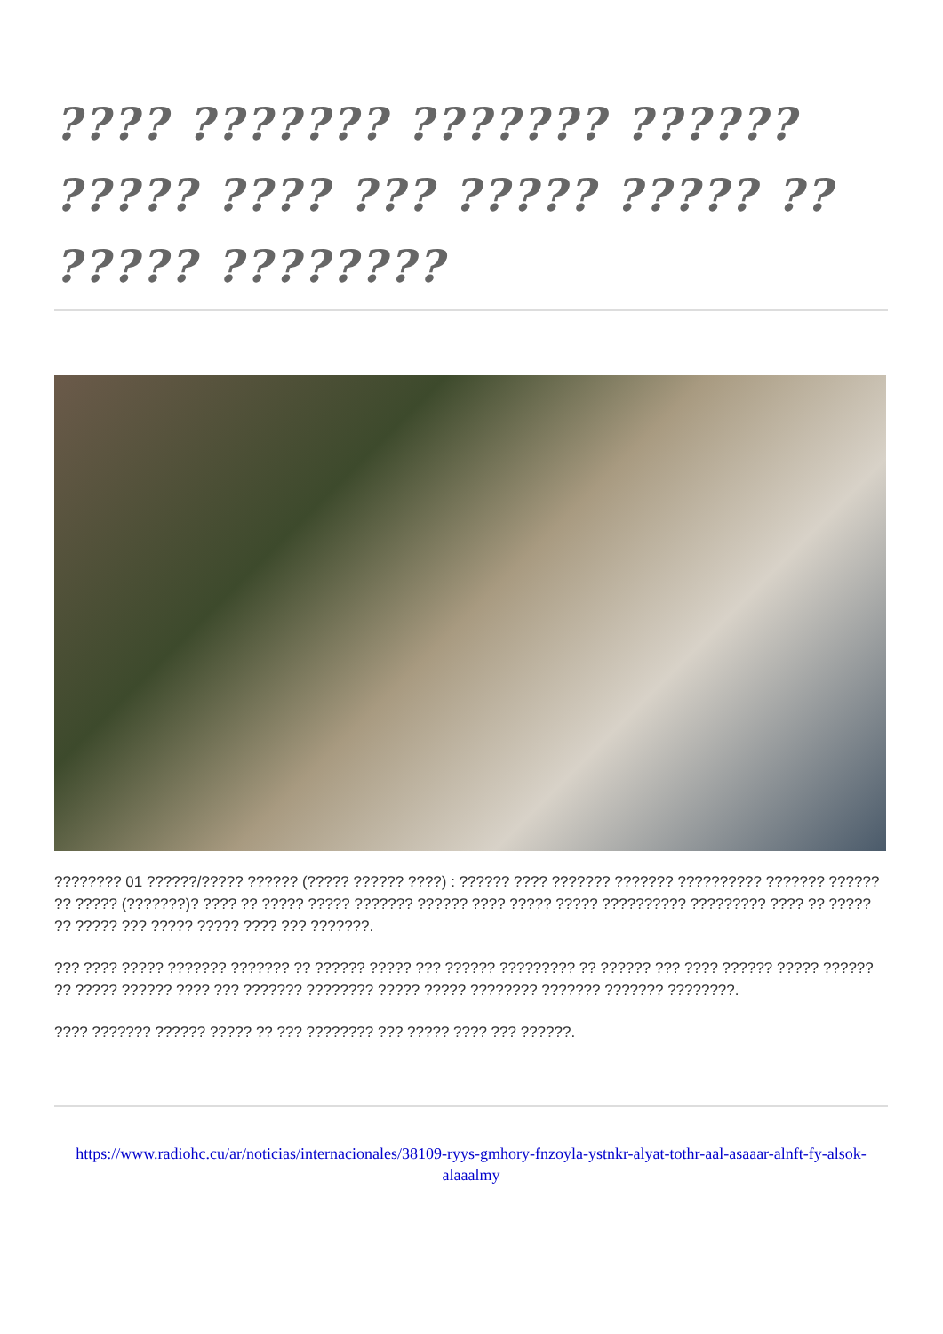???? ??????? ??????? ?????? ????? ???? ??? ????? ????? ?? ????? ????????
???????? 01 ??????/????? ?????? (????? ?????? ????) : ?????? ???? ??????? ??????? ?????????? ??????? ?????? ?? ????? (???????)? ???? ?? ????? ????? ??????? ?????? ???? ????? ????? ?????????? ????????? ???? ?? ????? ?? ????? ??? ????? ????? ???? ??? ???????.
??? ???? ????? ??????? ??????? ?? ?????? ????? ??? ?????? ????????? ?? ?????? ??? ???? ?????? ????? ?????? ?? ????? ?????? ???? ??? ??????? ???????? ????? ????? ???????? ??????? ??????? ????????.
???? ??????? ?????? ????? ?? ??? ???????? ??? ????? ???? ??? ??????.
https://www.radiohc.cu/ar/noticias/internacionales/38109-ryys-gmhory-fnzoyla-ystnkr-alyat-tothr-aal-asaaar-alnft-fy-alsok-alaaalmy